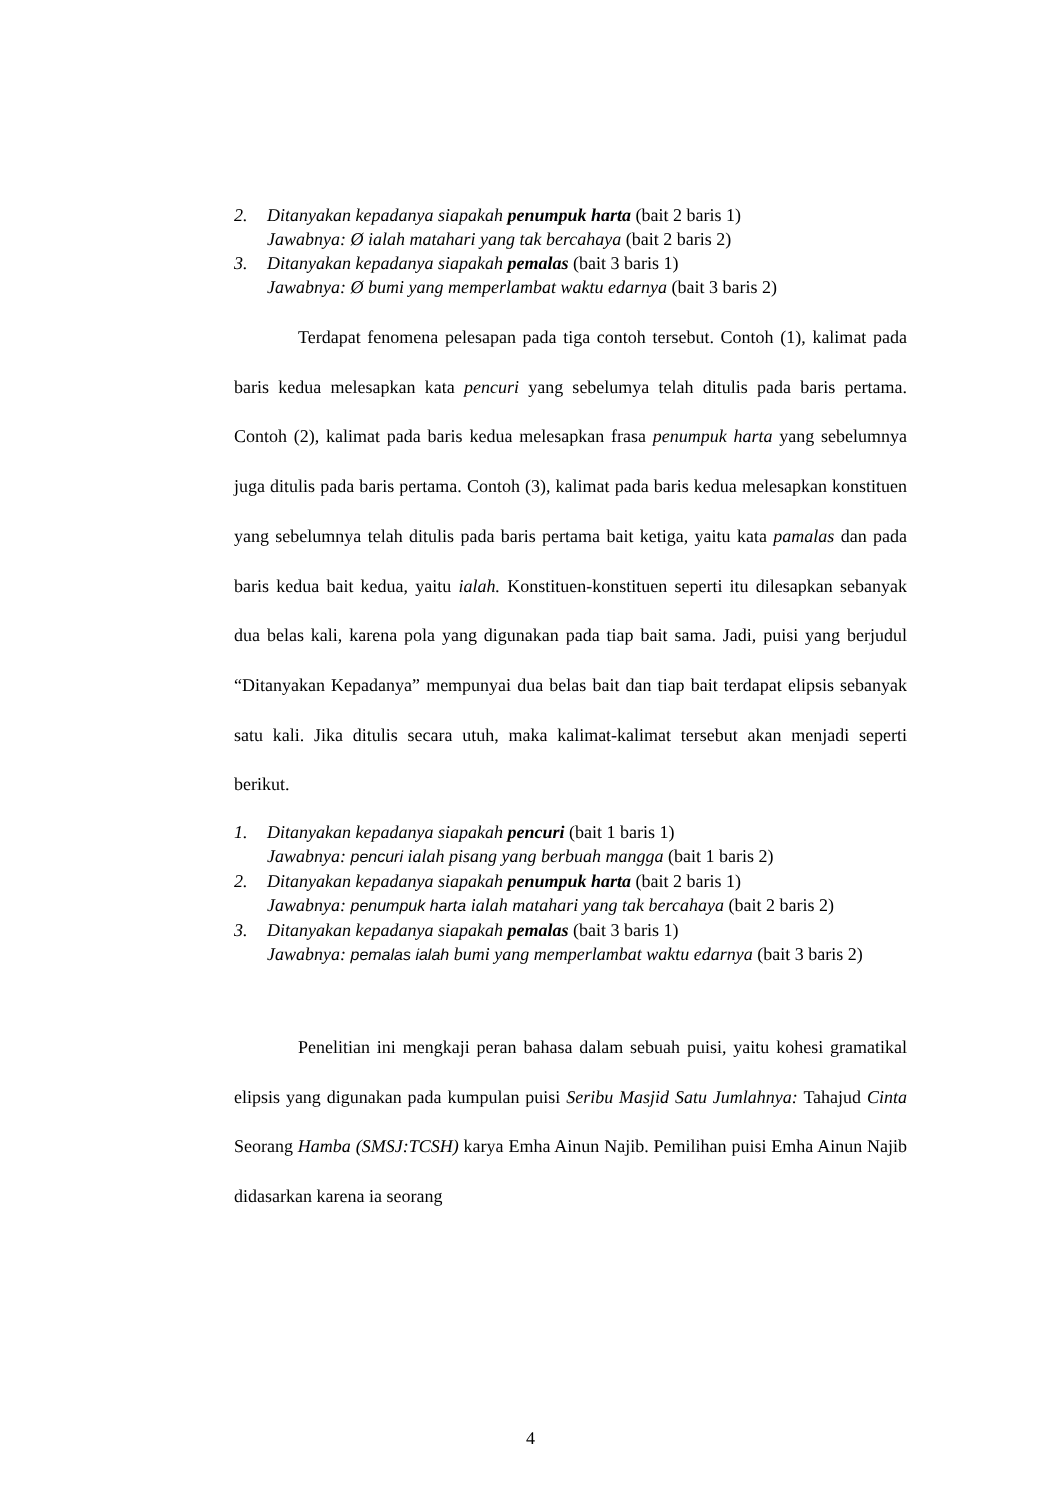2. Ditanyakan kepadanya siapakah penumpuk harta (bait 2 baris 1)
Jawabnya: Ø ialah matahari yang tak bercahaya (bait 2 baris 2)
3. Ditanyakan kepadanya siapakah pemalas (bait 3 baris 1)
Jawabnya: Ø bumi yang memperlambat waktu edarnya (bait 3 baris 2)
Terdapat fenomena pelesapan pada tiga contoh tersebut. Contoh (1), kalimat pada baris kedua melesapkan kata pencuri yang sebelumya telah ditulis pada baris pertama. Contoh (2), kalimat pada baris kedua melesapkan frasa penumpuk harta yang sebelumnya juga ditulis pada baris pertama. Contoh (3), kalimat pada baris kedua melesapkan konstituen yang sebelumnya telah ditulis pada baris pertama bait ketiga, yaitu kata pamalas dan pada baris kedua bait kedua, yaitu ialah. Konstituen-konstituen seperti itu dilesapkan sebanyak dua belas kali, karena pola yang digunakan pada tiap bait sama. Jadi, puisi yang berjudul “Ditanyakan Kepadanya” mempunyai dua belas bait dan tiap bait terdapat elipsis sebanyak satu kali. Jika ditulis secara utuh, maka kalimat-kalimat tersebut akan menjadi seperti berikut.
1. Ditanyakan kepadanya siapakah pencuri (bait 1 baris 1)
Jawabnya: pencuri ialah pisang yang berbuah mangga (bait 1 baris 2)
2. Ditanyakan kepadanya siapakah penumpuk harta (bait 2 baris 1)
Jawabnya: penumpuk harta ialah matahari yang tak bercahaya (bait 2 baris 2)
3. Ditanyakan kepadanya siapakah pemalas (bait 3 baris 1)
Jawabnya: pemalas ialah bumi yang memperlambat waktu edarnya (bait 3 baris 2)
Penelitian ini mengkaji peran bahasa dalam sebuah puisi, yaitu kohesi gramatikal elipsis yang digunakan pada kumpulan puisi Seribu Masjid Satu Jumlahnya: Tahajud Cinta Seorang Hamba (SMSJ:TCSH) karya Emha Ainun Najib. Pemilihan puisi Emha Ainun Najib didasarkan karena ia seorang
4